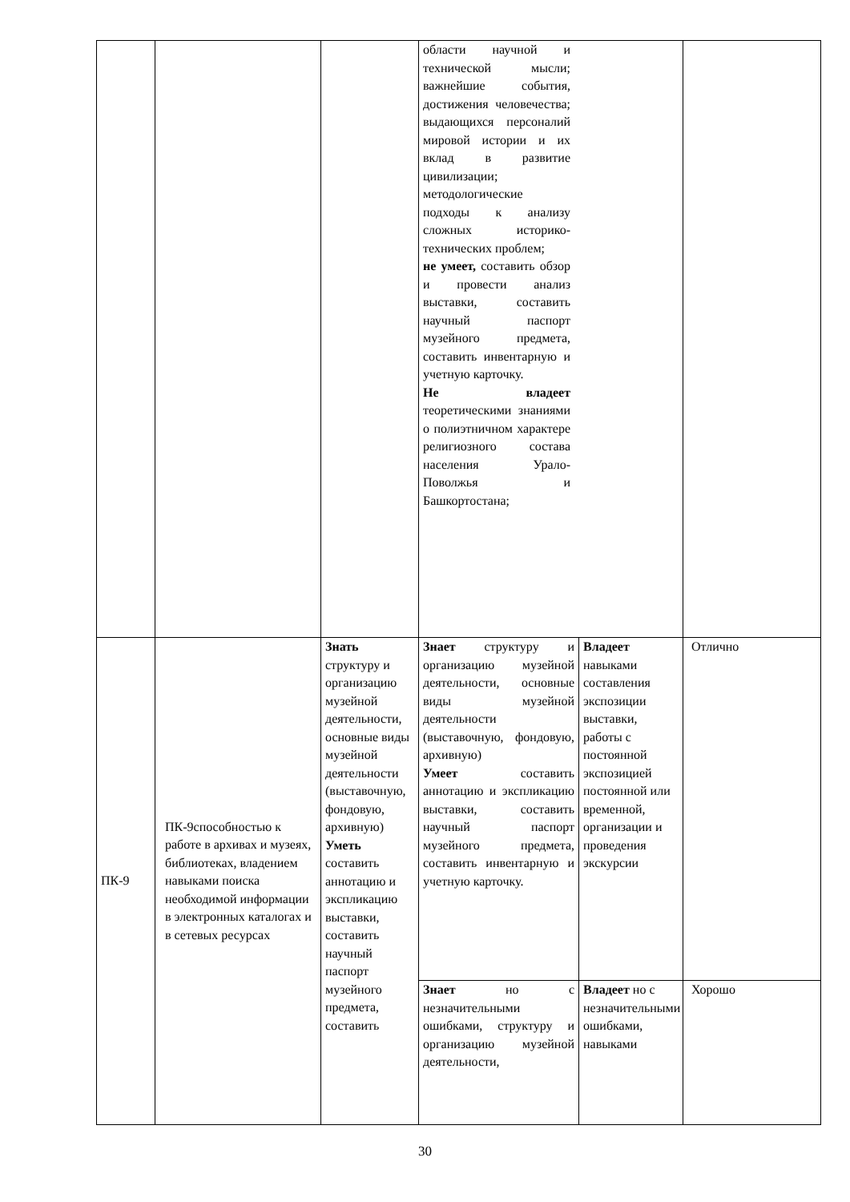| | | | области научной и технической мысли; важнейшие события, достижения человечества; выдающихся персоналий мировой истории и их вклад в развитие цивилизации; методологические подходы к анализу сложных историко-технических проблем; не умеет, составить обзор и провести анализ выставки, составить научный паспорт музейного предмета, составить инвентарную и учетную карточку. Не владеет теоретическими знаниями о полиэтничном характере религиозного состава населения Урало-Поволжья и Башкортостана; | | |
| ПК-9 | ПК-9способностью к работе в архивах и музеях, библиотеках, владением навыками поиска необходимой информации в электронных каталогах и в сетевых ресурсах | Знать структуру и организацию музейной деятельности, основные виды музейной деятельности (выставочную, фондовую, архивную) Уметь составить аннотацию и экспликацию выставки, составить научный паспорт музейного предмета, составить | Знает структуру и организацию музейной деятельности, основные виды музейной деятельности (выставочную, фондовую, архивную) Умеет составить аннотацию и экспликацию выставки, составить научный паспорт музейного предмета, составить инвентарную и учетную карточку. | Владеет навыками составления экспозиции выставки, работы с постоянной экспозицией постоянной или временной, организации и проведения экскурсии | Отлично |
| | | | Знает но с незначительными ошибками, структуру и организацию музейной деятельности, | Владеет но с незначительными ошибками, навыками | Хорошо |
30